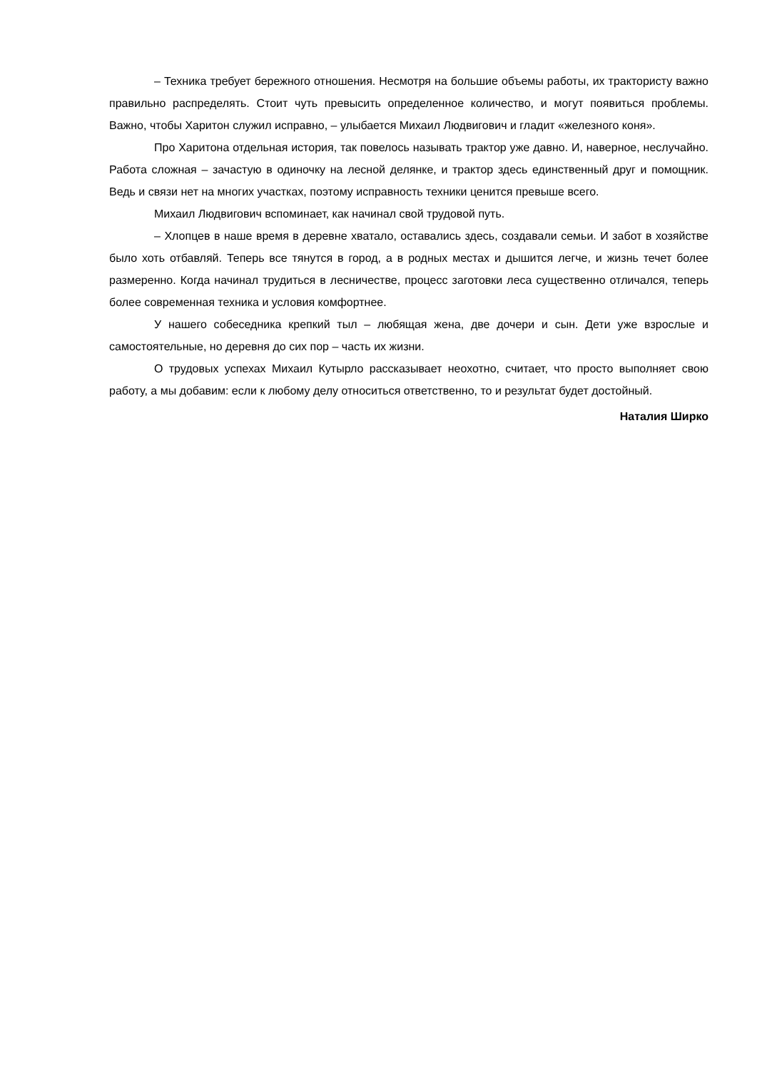– Техника требует бережного отношения. Несмотря на большие объемы работы, их трактористу важно правильно распределять. Стоит чуть превысить определенное количество, и могут появиться проблемы. Важно, чтобы Харитон служил исправно, – улыбается Михаил Людвигович и гладит «железного коня».
Про Харитона отдельная история, так повелось называть трактор уже давно. И, наверное, неслучайно. Работа сложная – зачастую в одиночку на лесной делянке, и трактор здесь единственный друг и помощник. Ведь и связи нет на многих участках, поэтому исправность техники ценится превыше всего.
Михаил Людвигович вспоминает, как начинал свой трудовой путь.
– Хлопцев в наше время в деревне хватало, оставались здесь, создавали семьи. И забот в хозяйстве было хоть отбавляй. Теперь все тянутся в город, а в родных местах и дышится легче, и жизнь течет более размеренно. Когда начинал трудиться в лесничестве, процесс заготовки леса существенно отличался, теперь более современная техника и условия комфортнее.
У нашего собеседника крепкий тыл – любящая жена, две дочери и сын. Дети уже взрослые и самостоятельные, но деревня до сих пор – часть их жизни.
О трудовых успехах Михаил Кутырло рассказывает неохотно, считает, что просто выполняет свою работу, а мы добавим: если к любому делу относиться ответственно, то и результат будет достойный.
Наталия Ширко